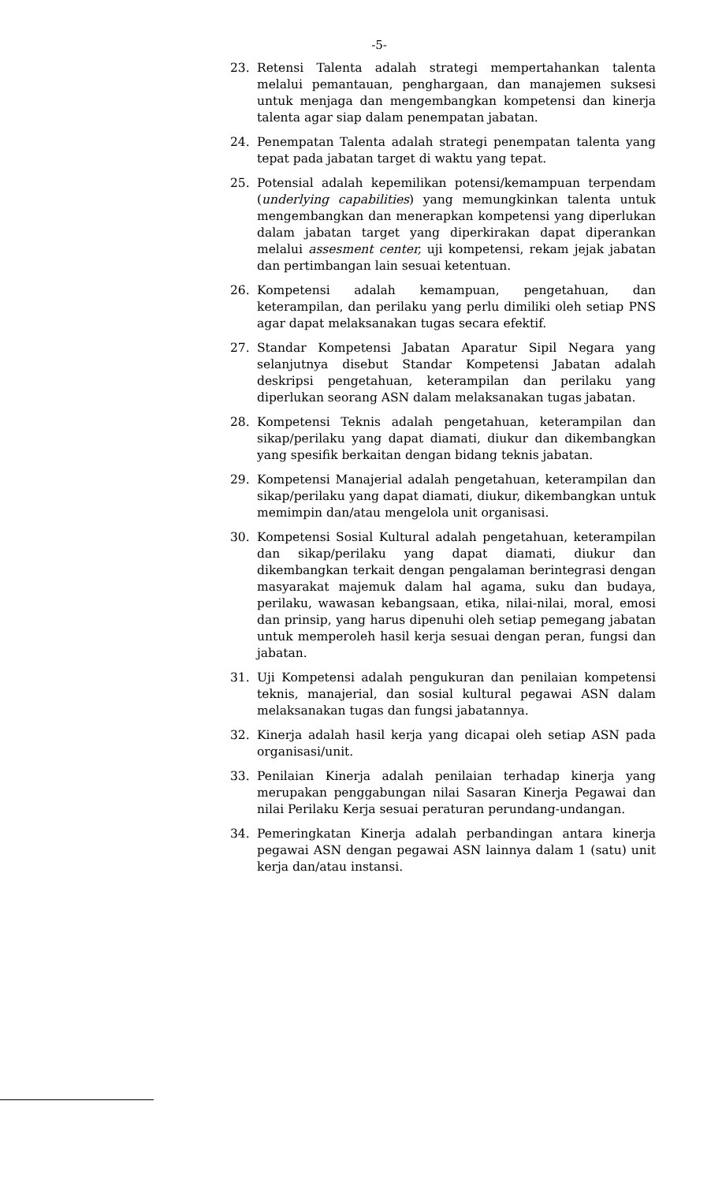-5-
23. Retensi Talenta adalah strategi mempertahankan talenta melalui pemantauan, penghargaan, dan manajemen suksesi untuk menjaga dan mengembangkan kompetensi dan kinerja talenta agar siap dalam penempatan jabatan.
24. Penempatan Talenta adalah strategi penempatan talenta yang tepat pada jabatan target di waktu yang tepat.
25. Potensial adalah kepemilikan potensi/kemampuan terpendam (underlying capabilities) yang memungkinkan talenta untuk mengembangkan dan menerapkan kompetensi yang diperlukan dalam jabatan target yang diperkirakan dapat diperankan melalui assesment center, uji kompetensi, rekam jejak jabatan dan pertimbangan lain sesuai ketentuan.
26. Kompetensi adalah kemampuan, pengetahuan, dan keterampilan, dan perilaku yang perlu dimiliki oleh setiap PNS agar dapat melaksanakan tugas secara efektif.
27. Standar Kompetensi Jabatan Aparatur Sipil Negara yang selanjutnya disebut Standar Kompetensi Jabatan adalah deskripsi pengetahuan, keterampilan dan perilaku yang diperlukan seorang ASN dalam melaksanakan tugas jabatan.
28. Kompetensi Teknis adalah pengetahuan, keterampilan dan sikap/perilaku yang dapat diamati, diukur dan dikembangkan yang spesifik berkaitan dengan bidang teknis jabatan.
29. Kompetensi Manajerial adalah pengetahuan, keterampilan dan sikap/perilaku yang dapat diamati, diukur, dikembangkan untuk memimpin dan/atau mengelola unit organisasi.
30. Kompetensi Sosial Kultural adalah pengetahuan, keterampilan dan sikap/perilaku yang dapat diamati, diukur dan dikembangkan terkait dengan pengalaman berintegrasi dengan masyarakat majemuk dalam hal agama, suku dan budaya, perilaku, wawasan kebangsaan, etika, nilai-nilai, moral, emosi dan prinsip, yang harus dipenuhi oleh setiap pemegang jabatan untuk memperoleh hasil kerja sesuai dengan peran, fungsi dan jabatan.
31. Uji Kompetensi adalah pengukuran dan penilaian kompetensi teknis, manajerial, dan sosial kultural pegawai ASN dalam melaksanakan tugas dan fungsi jabatannya.
32. Kinerja adalah hasil kerja yang dicapai oleh setiap ASN pada organisasi/unit.
33. Penilaian Kinerja adalah penilaian terhadap kinerja yang merupakan penggabungan nilai Sasaran Kinerja Pegawai dan nilai Perilaku Kerja sesuai peraturan perundang-undangan.
34. Pemeringkatan Kinerja adalah perbandingan antara kinerja pegawai ASN dengan pegawai ASN lainnya dalam 1 (satu) unit kerja dan/atau instansi.